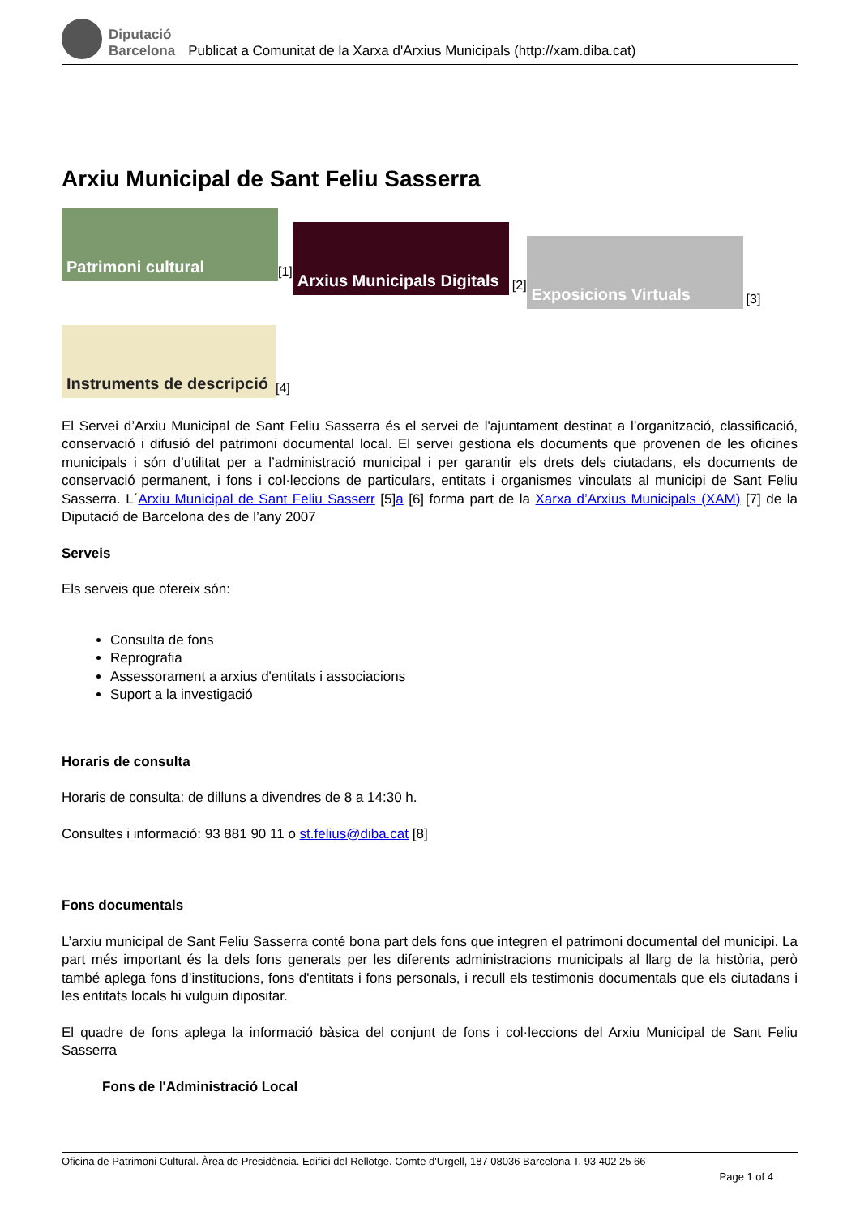Diputació
Barcelona
Publicat a Comunitat de la Xarxa d'Arxius Municipals (http://xam.diba.cat)
Arxiu Municipal de Sant Feliu Sasserra
Patrimoni cultural
[1]
Arxius Municipals Digitals
[2]
Exposicions Virtuals
[3]
Instruments de descripció
[4]
El Servei d’Arxiu Municipal de Sant Feliu Sasserra és el servei de l'ajuntament destinat a l’organització, classificació, conservació i difusió del patrimoni documental local. El servei gestiona els documents que provenen de les oficines municipals i són d’utilitat per a l’administració municipal i per garantir els drets dels ciutadans, els documents de conservació permanent, i fons i col·leccions de particulars, entitats i organismes vinculats al municipi de Sant Feliu Sasserra. L´Arxiu Municipal de Sant Feliu Sasserr [5]a [6] forma part de la Xarxa d’Arxius Municipals (XAM) [7] de la Diputació de Barcelona des de l’any 2007
Serveis
Els serveis que ofereix són:
Consulta de fons
Reprografia
Assessorament a arxius d'entitats i associacions
Suport a la investigació
Horaris de consulta
Horaris de consulta: de dilluns a divendres de 8 a 14:30 h.
Consultes i informació: 93 881 90 11 o st.felius@diba.cat [8]
Fons documentals
L’arxiu municipal de Sant Feliu Sasserra conté bona part dels fons que integren el patrimoni documental del municipi. La part més important és la dels fons generats per les diferents administracions municipals al llarg de la història, però també aplega fons d’institucions, fons d'entitats i fons personals, i recull els testimonis documentals que els ciutadans i les entitats locals hi vulguin dipositar.
El quadre de fons aplega la informació bàsica del conjunt de fons i col·leccions del Arxiu Municipal de Sant Feliu Sasserra
Fons de l'Administració Local
Oficina de Patrimoni Cultural. Àrea de Presidència. Edifici del Rellotge. Comte d'Urgell, 187 08036 Barcelona T. 93 402 25 66
Page 1 of 4